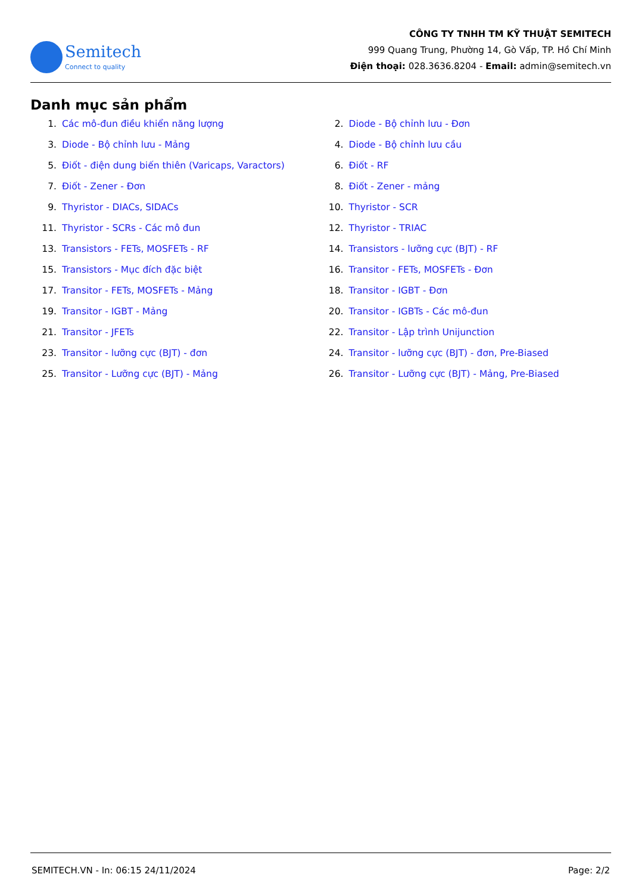Semitech
Connect to quality
CÔNG TY TNHH TM KỸ THUẬT SEMITECH
999 Quang Trung, Phường 14, Gò Vấp, TP. Hồ Chí Minh
Điện thoại: 028.3636.8204 - Email: admin@semitech.vn
Danh mục sản phẩm
1. Các mô-đun điều khiển năng lượng
2. Diode - Bộ chỉnh lưu - Đơn
3. Diode - Bộ chỉnh lưu - Mảng
4. Diode - Bộ chỉnh lưu cầu
5. Điốt - điện dung biến thiên (Varicaps, Varactors)
6. Điốt - RF
7. Điốt - Zener - Đơn
8. Điốt - Zener - mảng
9. Thyristor - DIACs, SIDACs
10. Thyristor - SCR
11. Thyristor - SCRs - Các mô đun
12. Thyristor - TRIAC
13. Transistors - FETs, MOSFETs - RF
14. Transistors - lưỡng cực (BJT) - RF
15. Transistors - Mục đích đặc biệt
16. Transitor - FETs, MOSFETs - Đơn
17. Transitor - FETs, MOSFETs - Mảng
18. Transitor - IGBT - Đơn
19. Transitor - IGBT - Mảng
20. Transitor - IGBTs - Các mô-đun
21. Transitor - JFETs
22. Transitor - Lập trình Unijunction
23. Transitor - lưỡng cực (BJT) - đơn
24. Transitor - lưỡng cực (BJT) - đơn, Pre-Biased
25. Transitor - Lưỡng cực (BJT) - Mảng
26. Transitor - Lưỡng cực (BJT) - Mảng, Pre-Biased
SEMITECH.VN - In: 06:15 24/11/2024 Page: 2/2